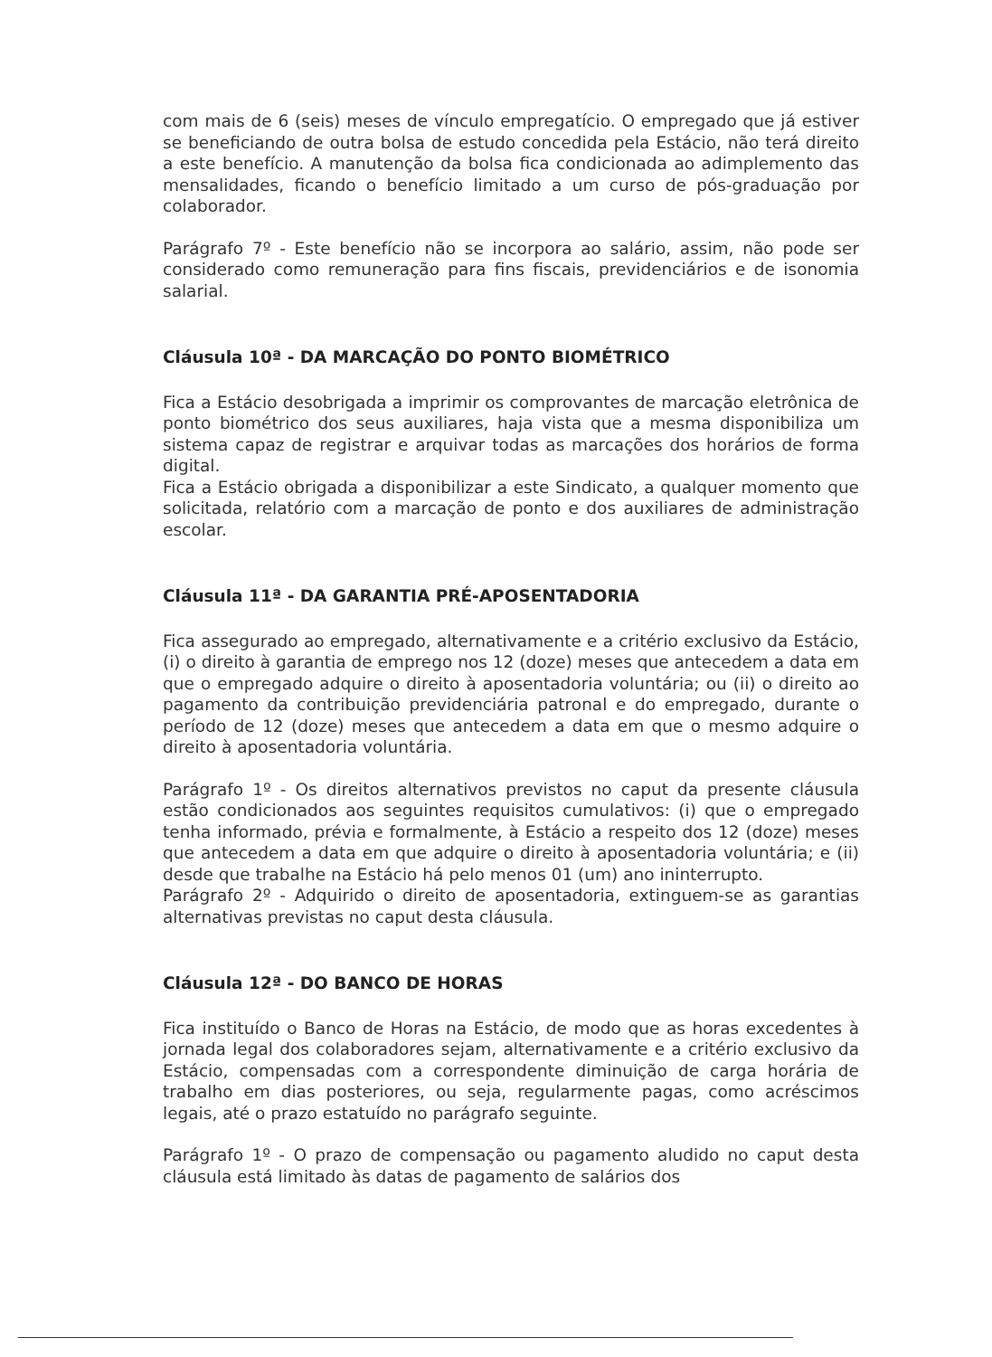com mais de 6 (seis) meses de vínculo empregatício. O empregado que já estiver se beneficiando de outra bolsa de estudo concedida pela Estácio, não terá direito a este benefício. A manutenção da bolsa fica condicionada ao adimplemento das mensalidades, ficando o benefício limitado a um curso de pós-graduação por colaborador.
Parágrafo 7º - Este benefício não se incorpora ao salário, assim, não pode ser considerado como remuneração para fins fiscais, previdenciários e de isonomia salarial.
Cláusula 10ª - DA MARCAÇÃO DO PONTO BIOMÉTRICO
Fica a Estácio desobrigada a imprimir os comprovantes de marcação eletrônica de ponto biométrico dos seus auxiliares, haja vista que a mesma disponibiliza um sistema capaz de registrar e arquivar todas as marcações dos horários de forma digital.
Fica a Estácio obrigada a disponibilizar a este Sindicato, a qualquer momento que solicitada, relatório com a marcação de ponto e dos auxiliares de administração escolar.
Cláusula 11ª - DA GARANTIA PRÉ-APOSENTADORIA
Fica assegurado ao empregado, alternativamente e a critério exclusivo da Estácio, (i) o direito à garantia de emprego nos 12 (doze) meses que antecedem a data em que o empregado adquire o direito à aposentadoria voluntária; ou (ii) o direito ao pagamento da contribuição previdenciária patronal e do empregado, durante o período de 12 (doze) meses que antecedem a data em que o mesmo adquire o direito à aposentadoria voluntária.
Parágrafo 1º - Os direitos alternativos previstos no caput da presente cláusula estão condicionados aos seguintes requisitos cumulativos: (i) que o empregado tenha informado, prévia e formalmente, à Estácio a respeito dos 12 (doze) meses que antecedem a data em que adquire o direito à aposentadoria voluntária; e (ii) desde que trabalhe na Estácio há pelo menos 01 (um) ano ininterrupto.
Parágrafo 2º - Adquirido o direito de aposentadoria, extinguem-se as garantias alternativas previstas no caput desta cláusula.
Cláusula 12ª - DO BANCO DE HORAS
Fica instituído o Banco de Horas na Estácio, de modo que as horas excedentes à jornada legal dos colaboradores sejam, alternativamente e a critério exclusivo da Estácio, compensadas com a correspondente diminuição de carga horária de trabalho em dias posteriores, ou seja, regularmente pagas, como acréscimos legais, até o prazo estatuído no parágrafo seguinte.
Parágrafo 1º - O prazo de compensação ou pagamento aludido no caput desta cláusula está limitado às datas de pagamento de salários dos